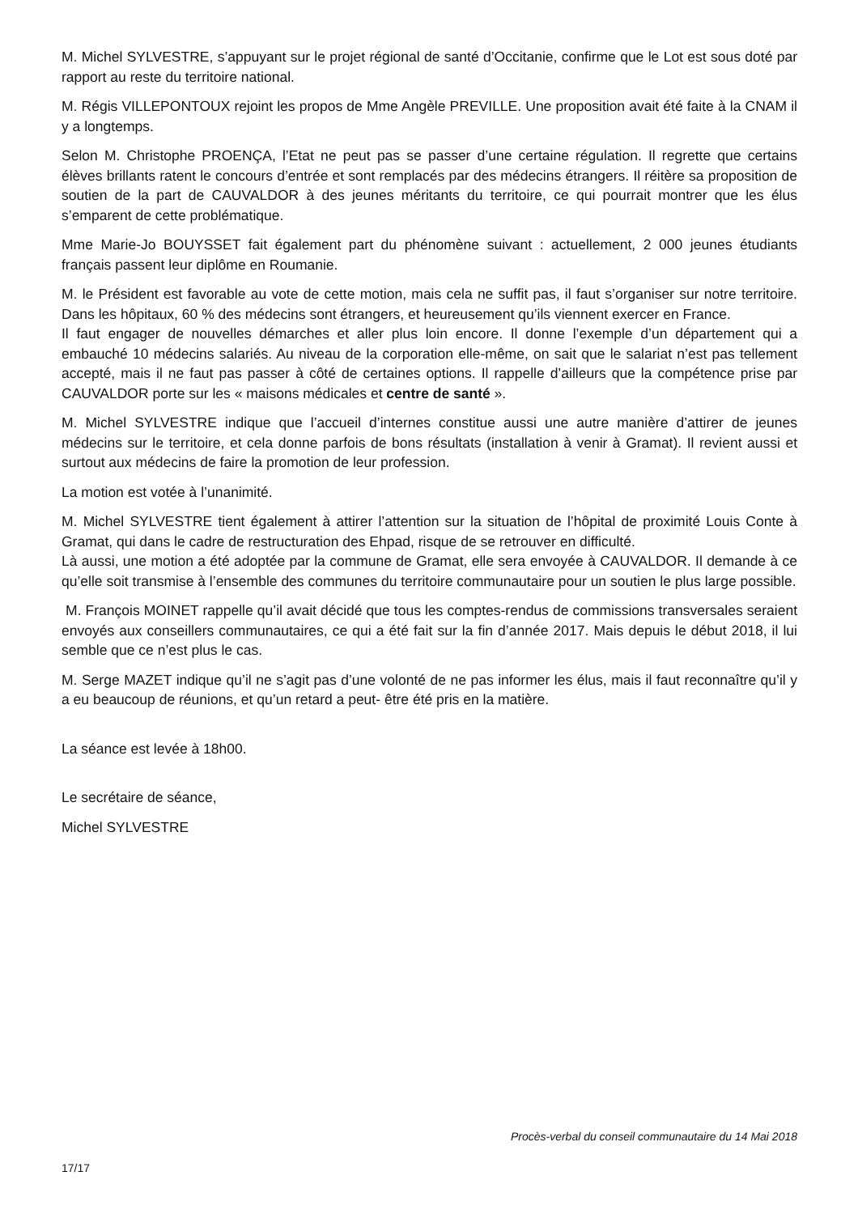M. Michel SYLVESTRE, s’appuyant sur le projet régional de santé d’Occitanie, confirme que le Lot est sous doté par rapport au reste du territoire national.
M. Régis VILLEPONTOUX rejoint les propos de Mme Angèle PREVILLE. Une proposition avait été faite à la CNAM il y a longtemps.
Selon M. Christophe PROENÇA, l’Etat ne peut pas se passer d’une certaine régulation. Il regrette que certains élèves brillants ratent le concours d’entrée et sont remplacés par des médecins étrangers. Il réitère sa proposition de soutien de la part de CAUVALDOR à des jeunes méritants du territoire, ce qui pourrait montrer que les élus s’emparent de cette problématique.
Mme Marie-Jo BOUYSSET fait également part du phénomène suivant : actuellement, 2 000 jeunes étudiants français passent leur diplôme en Roumanie.
M. le Président est favorable au vote de cette motion, mais cela ne suffit pas, il faut s’organiser sur notre territoire. Dans les hôpitaux, 60 % des médecins sont étrangers, et heureusement qu’ils viennent exercer en France.
Il faut engager de nouvelles démarches et aller plus loin encore. Il donne l’exemple d’un département qui a embauché 10 médecins salariés. Au niveau de la corporation elle-même, on sait que le salariat n’est pas tellement accepté, mais il ne faut pas passer à côté de certaines options. Il rappelle d’ailleurs que la compétence prise par CAUVALDOR porte sur les « maisons médicales et centre de santé ».
M. Michel SYLVESTRE indique que l’accueil d’internes constitue aussi une autre manière d’attirer de jeunes médecins sur le territoire, et cela donne parfois de bons résultats (installation à venir à Gramat). Il revient aussi et surtout aux médecins de faire la promotion de leur profession.
La motion est votée à l’unanimité.
M. Michel SYLVESTRE tient également à attirer l’attention sur la situation de l’hôpital de proximité Louis Conte à Gramat, qui dans le cadre de restructuration des Ehpad, risque de se retrouver en difficulté.
Là aussi, une motion a été adoptée par la commune de Gramat, elle sera envoyée à CAUVALDOR. Il demande à ce qu’elle soit transmise à l’ensemble des communes du territoire communautaire pour un soutien le plus large possible.
M. François MOINET rappelle qu’il avait décidé que tous les comptes-rendus de commissions transversales seraient envoyés aux conseillers communautaires, ce qui a été fait sur la fin d’année 2017. Mais depuis le début 2018, il lui semble que ce n’est plus le cas.
M. Serge MAZET indique qu’il ne s’agit pas d’une volonté de ne pas informer les élus, mais il faut reconnaître qu’il y a eu beaucoup de réunions, et qu’un retard a peut- être été pris en la matière.
La séance est levée à 18h00.
Le secrétaire de séance,
Michel SYLVESTRE
Procès-verbal du conseil communautaire du 14 Mai 2018
17/17